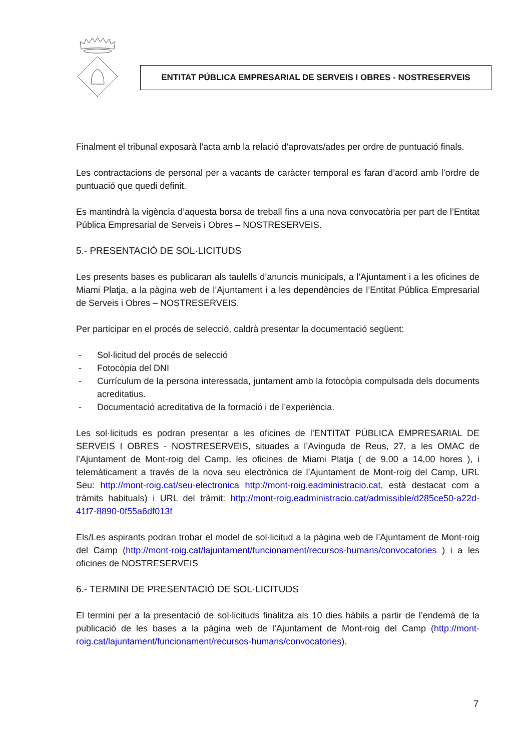ENTITAT PÚBLICA EMPRESARIAL DE SERVEIS I OBRES - NOSTRESERVEIS
Finalment el tribunal exposarà l’acta amb la relació d’aprovats/ades per ordre de puntuació finals.
Les contractacions de personal per a vacants de caràcter temporal es faran d’acord amb l’ordre de puntuació que quedi definit.
Es mantindrà la vigència d’aquesta borsa de treball fins a una nova convocatòria per part de l’Entitat Pública Empresarial de Serveis i Obres – NOSTRESERVEIS.
5.- PRESENTACIÓ DE SOL·LICITUDS
Les presents bases es publicaran als taulells d’anuncis municipals, a l’Ajuntament i a les oficines de Miami Platja, a la pàgina web de l’Ajuntament i a les dependències de l’Entitat Pública Empresarial de Serveis i Obres – NOSTRESERVEIS.
Per participar en el procés de selecció, caldrà presentar la documentació següent:
- Sol·licitud del procés de selecció
- Fotocòpia del DNI
- Currículum de la persona interessada, juntament amb la fotocòpia compulsada dels documents acreditatius.
- Documentació acreditativa de la formació i de l’experiència.
Les sol·licituds es podran presentar a les oficines de l’ENTITAT PÚBLICA EMPRESARIAL DE SERVEIS I OBRES - NOSTRESERVEIS, situades a l’Avinguda de Reus, 27, a les OMAC de l’Ajuntament de Mont-roig del Camp, les oficines de Miami Platja ( de 9,00 a 14,00 hores ), i telemàticament a través de la nova seu electrònica de l’Ajuntament de Mont-roig del Camp, URL Seu: http://mont-roig.cat/seu-electronica http://mont-roig.eadministracio.cat, està destacat com a tràmits habituals) i URL del tràmit: http://mont-roig.eadministracio.cat/admissible/d285ce50-a22d-41f7-8890-0f55a6df013f
Els/Les aspirants podran trobar el model de sol·licitud a la pàgina web de l’Ajuntament de Mont-roig del Camp (http://mont-roig.cat/lajuntament/funcionament/recursos-humans/convocatories ) i a les oficines de NOSTRESERVEIS
6.- TERMINI DE PRESENTACIÓ DE SOL·LICITUDS
El termini per a la presentació de sol·licituds finalitza als 10 dies hàbils a partir de l’endemà de la publicació de les bases a la pàgina web de l’Ajuntament de Mont-roig del Camp (http://mont-roig.cat/lajuntament/funcionament/recursos-humans/convocatories).
7